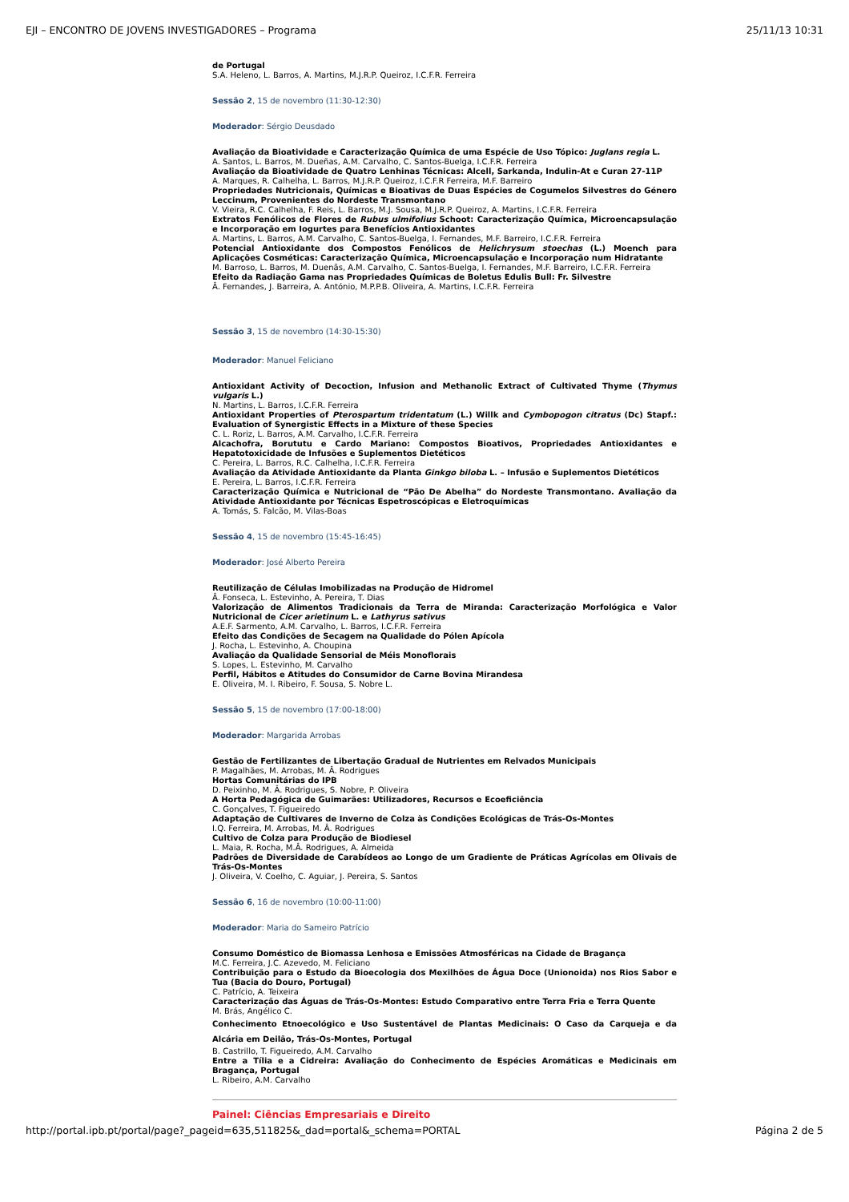EJI – ENCONTRO DE JOVENS INVESTIGADORES – Programa 25/11/13 10:31
de Portugal
S.A. Heleno, L. Barros, A. Martins, M.J.R.P. Queiroz, I.C.F.R. Ferreira
Sessão 2, 15 de novembro (11:30-12:30)
Moderador: Sérgio Deusdado
Avaliação da Bioatividade e Caracterização Química de uma Espécie de Uso Tópico: Juglans regia L.
A. Santos, L. Barros, M. Dueñas, A.M. Carvalho, C. Santos-Buelga, I.C.F.R. Ferreira
Avaliação da Bioatividade de Quatro Lenhinas Técnicas: Alcell, Sarkanda, Indulin-At e Curan 27-11P
A. Marques, R. Calhelha, L. Barros, M.J.R.P. Queiroz, I.C.F.R Ferreira, M.F. Barreiro
Propriedades Nutricionais, Químicas e Bioativas de Duas Espécies de Cogumelos Silvestres do Género Leccinum, Provenientes do Nordeste Transmontano
V. Vieira, R.C. Calhelha, F. Reis, L. Barros, M.J. Sousa, M.J.R.P. Queiroz, A. Martins, I.C.F.R. Ferreira
Extratos Fenólicos de Flores de Rubus ulmifolius Schoot: Caracterização Química, Microencapsulação e Incorporação em Iogurtes para Benefícios Antioxidantes
A. Martins, L. Barros, A.M. Carvalho, C. Santos-Buelga, I. Fernandes, M.F. Barreiro, I.C.F.R. Ferreira
Potencial Antioxidante dos Compostos Fenólicos de Helichrysum stoechas (L.) Moench para Aplicações Cosméticas: Caracterização Química, Microencapsulação e Incorporação num Hidratante
M. Barroso, L. Barros, M. Duenãs, A.M. Carvalho, C. Santos-Buelga, I. Fernandes, M.F. Barreiro, I.C.F.R. Ferreira
Efeito da Radiação Gama nas Propriedades Químicas de Boletus Edulis Bull: Fr. Silvestre
Â. Fernandes, J. Barreira, A. António, M.P.P.B. Oliveira, A. Martins, I.C.F.R. Ferreira
Sessão 3, 15 de novembro (14:30-15:30)
Moderador: Manuel Feliciano
Antioxidant Activity of Decoction, Infusion and Methanolic Extract of Cultivated Thyme (Thymus vulgaris L.)
N. Martins, L. Barros, I.C.F.R. Ferreira
Antioxidant Properties of Pterospartum tridentatum (L.) Willk and Cymbopogon citratus (Dc) Stapf.: Evaluation of Synergistic Effects in a Mixture of these Species
C. L. Roriz, L. Barros, A.M. Carvalho, I.C.F.R. Ferreira
Alcachofra, Borututu e Cardo Mariano: Compostos Bioativos, Propriedades Antioxidantes e Hepatotoxicidade de Infusões e Suplementos Dietéticos
C. Pereira, L. Barros, R.C. Calhelha, I.C.F.R. Ferreira
Avaliação da Atividade Antioxidante da Planta Ginkgo biloba L. – Infusão e Suplementos Dietéticos
E. Pereira, L. Barros, I.C.F.R. Ferreira
Caracterização Química e Nutricional de “Pão De Abelha” do Nordeste Transmontano. Avaliação da Atividade Antioxidante por Técnicas Espetroscópicas e Eletroquímicas
A. Tomás, S. Falcão, M. Vilas-Boas
Sessão 4, 15 de novembro (15:45-16:45)
Moderador: José Alberto Pereira
Reutilização de Células Imobilizadas na Produção de Hidromel
Â. Fonseca, L. Estevinho, A. Pereira, T. Dias
Valorização de Alimentos Tradicionais da Terra de Miranda: Caracterização Morfológica e Valor Nutricional de Cicer arietinum L. e Lathyrus sativus
A.E.F. Sarmento, A.M. Carvalho, L. Barros, I.C.F.R. Ferreira
Efeito das Condições de Secagem na Qualidade do Pólen Apícola
J. Rocha, L. Estevinho, A. Choupina
Avaliação da Qualidade Sensorial de Méis Monoflorais
S. Lopes, L. Estevinho, M. Carvalho
Perfil, Hábitos e Atitudes do Consumidor de Carne Bovina Mirandesa
E. Oliveira, M. I. Ribeiro, F. Sousa, S. Nobre L.
Sessão 5, 15 de novembro (17:00-18:00)
Moderador: Margarida Arrobas
Gestão de Fertilizantes de Libertação Gradual de Nutrientes em Relvados Municipais
P. Magalhães, M. Arrobas, M. Â. Rodrigues
Hortas Comunitárias do IPB
D. Peixinho, M. Â. Rodrigues, S. Nobre, P. Oliveira
A Horta Pedagógica de Guimarães: Utilizadores, Recursos e Ecoeficiência
C. Gonçalves, T. Figueiredo
Adaptação de Cultivares de Inverno de Colza às Condições Ecológicas de Trás-Os-Montes
I.Q. Ferreira, M. Arrobas, M. Â. Rodrigues
Cultivo de Colza para Produção de Biodiesel
L. Maia, R. Rocha, M.Â. Rodrigues, A. Almeida
Padrões de Diversidade de Carabídeos ao Longo de um Gradiente de Práticas Agrícolas em Olivais de Trás-Os-Montes
J. Oliveira, V. Coelho, C. Aguiar, J. Pereira, S. Santos
Sessão 6, 16 de novembro (10:00-11:00)
Moderador: Maria do Sameiro Patrício
Consumo Doméstico de Biomassa Lenhosa e Emissões Atmosféricas na Cidade de Bragança
M.C. Ferreira, J.C. Azevedo, M. Feliciano
Contribuição para o Estudo da Bioecologia dos Mexilhões de Água Doce (Unionoida) nos Rios Sabor e Tua (Bacia do Douro, Portugal)
C. Patrício, A. Teixeira
Caracterização das Águas de Trás-Os-Montes: Estudo Comparativo entre Terra Fria e Terra Quente
M. Brás, Angélico C.
Conhecimento Etnoecológico e Uso Sustentável de Plantas Medicinais: O Caso da Carqueja e da Alcária em Deilão, Trás-Os-Montes, Portugal
B. Castrillo, T. Figueiredo, A.M. Carvalho
Entre a Tília e a Cidreira: Avaliação do Conhecimento de Espécies Aromáticas e Medicinais em Bragança, Portugal
L. Ribeiro, A.M. Carvalho
Painel: Ciências Empresariais e Direito
http://portal.ipb.pt/portal/page?_pageid=635,511825&_dad=portal&_schema=PORTAL Página 2 de 5